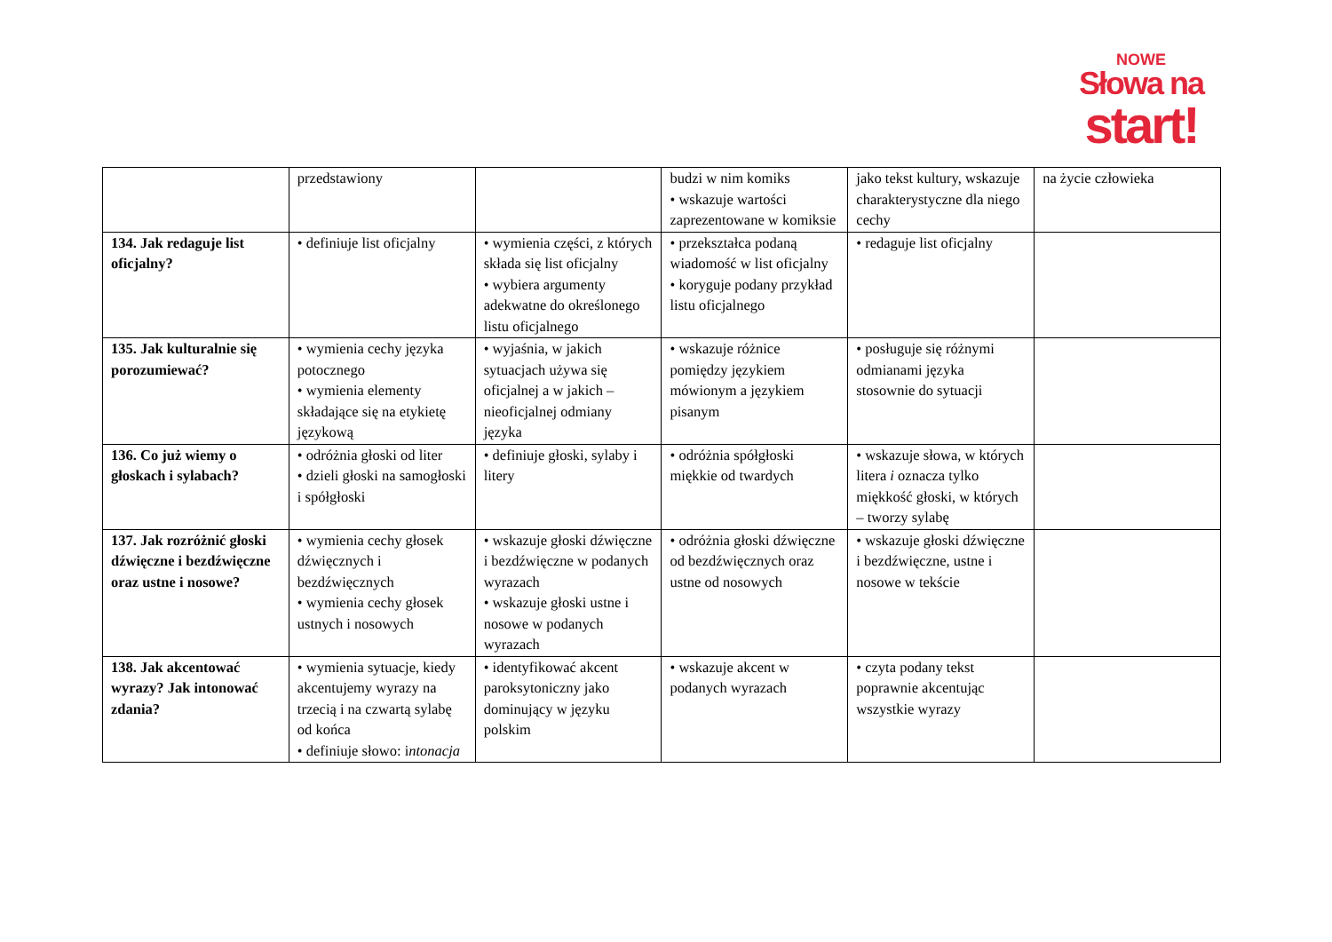NOWE
Słowa na
start!
| | przedstawiony | | budzi w nim komiks • wskazuje wartości zaprezentowane w komiksie | jako tekst kultury, wskazuje charakterystyczne dla niego cechy | na życie człowieka |
| 134. Jak redaguje list oficjalny? | • definiuje list oficjalny | • wymienia części, z których składa się list oficjalny • wybiera argumenty adekwatne do określonego listu oficjalnego | • przekształca podaną wiadomość w list oficjalny • koryguje podany przykład listu oficjalnego | • redaguje list oficjalny | |
| 135. Jak kulturalnie się porozumiewać? | • wymienia cechy języka potocznego • wymienia elementy składające się na etykietę językową | • wyjaśnia, w jakich sytuacjach używa się oficjalnej a w jakich – nieoficjalnej odmiany języka | • wskazuje różnice pomiędzy językiem mówionym a językiem pisanym | • posługuje się różnymi odmianami języka stosownie do sytuacji | |
| 136. Co już wiemy o głoskach i sylabach? | • odróżnia głoski od liter • dzieli głoski na samogłoski i spółgłoski | • definiuje głoski, sylaby i litery | • odróżnia spółgłoski miękkie od twardych | • wskazuje słowa, w których litera i oznacza tylko miękkość głoski, w których – tworzy sylabę | |
| 137. Jak rozróżnić głoski dźwięczne i bezdźwięczne oraz ustne i nosowe? | • wymienia cechy głosek dźwięcznych i bezdźwięcznych • wymienia cechy głosek ustnych i nosowych | • wskazuje głoski dźwięczne i bezdźwięczne w podanych wyrazach • wskazuje głoski ustne i nosowe w podanych wyrazach | • odróżnia głoski dźwięczne od bezdźwięcznych oraz ustne od nosowych | • wskazuje głoski dźwięczne i bezdźwięczne, ustne i nosowe w tekście | |
| 138. Jak akcentować wyrazy? Jak intonować zdania? | • wymienia sytuacje, kiedy akcentujemy wyrazy na trzecią i na czwartą sylabę od końca • definiuje słowo: i ntonacja | • identyfikować akcent paroksytoniczny jako dominujący w języku polskim | • wskazuje akcent w podanych wyrazach | • czyta podany tekst poprawnie akcentując wszystkie wyrazy | |